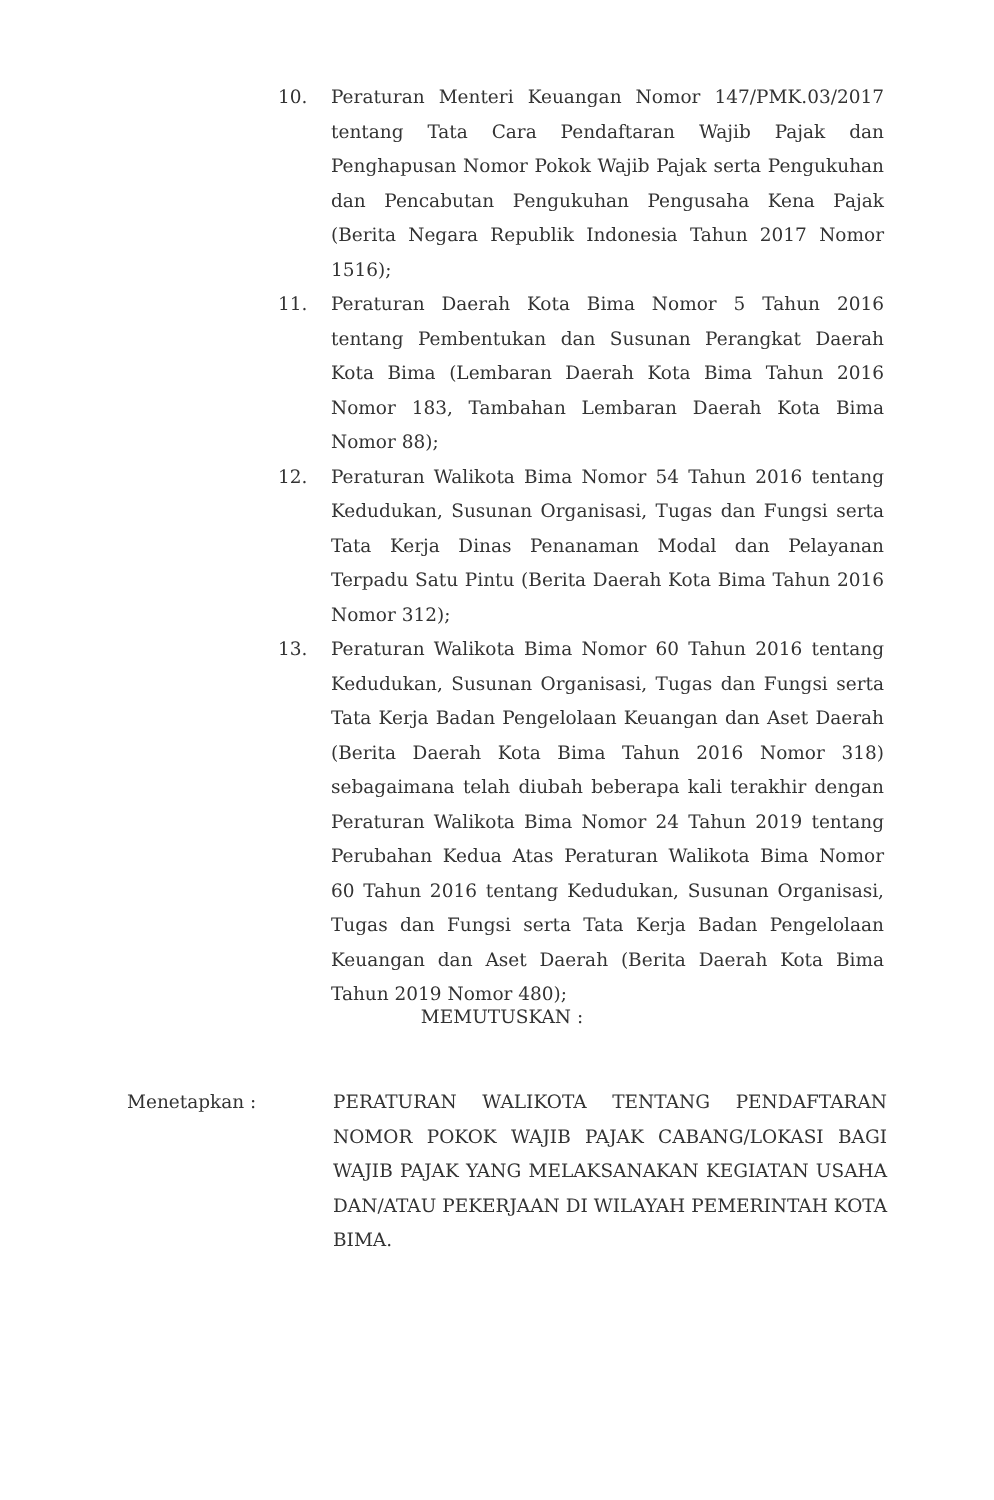10. Peraturan Menteri Keuangan Nomor 147/PMK.03/2017 tentang Tata Cara Pendaftaran Wajib Pajak dan Penghapusan Nomor Pokok Wajib Pajak serta Pengukuhan dan Pencabutan Pengukuhan Pengusaha Kena Pajak (Berita Negara Republik Indonesia Tahun 2017 Nomor 1516);
11. Peraturan Daerah Kota Bima Nomor 5 Tahun 2016 tentang Pembentukan dan Susunan Perangkat Daerah Kota Bima (Lembaran Daerah Kota Bima Tahun 2016 Nomor 183, Tambahan Lembaran Daerah Kota Bima Nomor 88);
12. Peraturan Walikota Bima Nomor 54 Tahun 2016 tentang Kedudukan, Susunan Organisasi, Tugas dan Fungsi serta Tata Kerja Dinas Penanaman Modal dan Pelayanan Terpadu Satu Pintu (Berita Daerah Kota Bima Tahun 2016 Nomor 312);
13. Peraturan Walikota Bima Nomor 60 Tahun 2016 tentang Kedudukan, Susunan Organisasi, Tugas dan Fungsi serta Tata Kerja Badan Pengelolaan Keuangan dan Aset Daerah (Berita Daerah Kota Bima Tahun 2016 Nomor 318) sebagaimana telah diubah beberapa kali terakhir dengan Peraturan Walikota Bima Nomor 24 Tahun 2019 tentang Perubahan Kedua Atas Peraturan Walikota Bima Nomor 60 Tahun 2016 tentang Kedudukan, Susunan Organisasi, Tugas dan Fungsi serta Tata Kerja Badan Pengelolaan Keuangan dan Aset Daerah (Berita Daerah Kota Bima Tahun 2019 Nomor 480);
MEMUTUSKAN :
Menetapkan : PERATURAN WALIKOTA TENTANG PENDAFTARAN NOMOR POKOK WAJIB PAJAK CABANG/LOKASI BAGI WAJIB PAJAK YANG MELAKSANAKAN KEGIATAN USAHA DAN/ATAU PEKERJAAN DI WILAYAH PEMERINTAH KOTA BIMA.